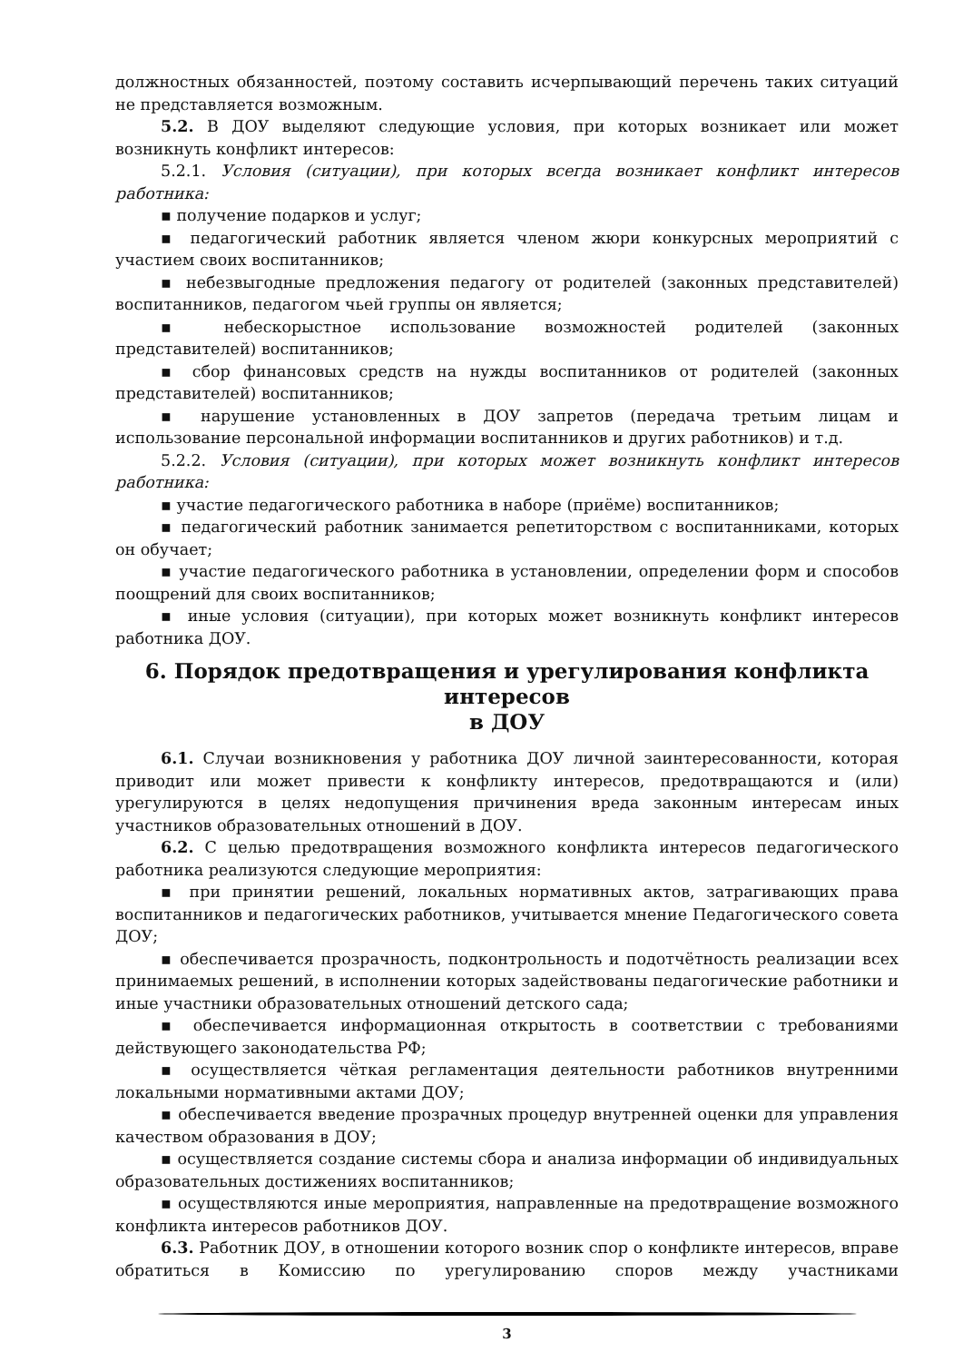должностных обязанностей, поэтому составить исчерпывающий перечень таких ситуаций не представляется возможным.
5.2. В ДОУ выделяют следующие условия, при которых возникает или может возникнуть конфликт интересов:
5.2.1. Условия (ситуации), при которых всегда возникает конфликт интересов работника:
▪ получение подарков и услуг;
▪ педагогический работник является членом жюри конкурсных мероприятий с участием своих воспитанников;
▪ небезвыгодные предложения педагогу от родителей (законных представителей) воспитанников, педагогом чьей группы он является;
▪ небескорыстное использование возможностей родителей (законных представителей) воспитанников;
▪ сбор финансовых средств на нужды воспитанников от родителей (законных представителей) воспитанников;
▪ нарушение установленных в ДОУ запретов (передача третьим лицам и использование персональной информации воспитанников и других работников) и т.д.
5.2.2. Условия (ситуации), при которых может возникнуть конфликт интересов работника:
▪ участие педагогического работника в наборе (приёме) воспитанников;
▪ педагогический работник занимается репетиторством с воспитанниками, которых он обучает;
▪ участие педагогического работника в установлении, определении форм и способов поощрений для своих воспитанников;
▪ иные условия (ситуации), при которых может возникнуть конфликт интересов работника ДОУ.
6. Порядок предотвращения и урегулирования конфликта интересов
в ДОУ
6.1. Случаи возникновения у работника ДОУ личной заинтересованности, которая приводит или может привести к конфликту интересов, предотвращаются и (или) урегулируются в целях недопущения причинения вреда законным интересам иных участников образовательных отношений в ДОУ.
6.2. С целью предотвращения возможного конфликта интересов педагогического работника реализуются следующие мероприятия:
▪ при принятии решений, локальных нормативных актов, затрагивающих права воспитанников и педагогических работников, учитывается мнение Педагогического совета ДОУ;
▪ обеспечивается прозрачность, подконтрольность и подотчётность реализации всех принимаемых решений, в исполнении которых задействованы педагогические работники и иные участники образовательных отношений детского сада;
▪ обеспечивается информационная открытость в соответствии с требованиями действующего законодательства РФ;
▪ осуществляется чёткая регламентация деятельности работников внутренними локальными нормативными актами ДОУ;
▪ обеспечивается введение прозрачных процедур внутренней оценки для управления качеством образования в ДОУ;
▪ осуществляется создание системы сбора и анализа информации об индивидуальных образовательных достижениях воспитанников;
▪ осуществляются иные мероприятия, направленные на предотвращение возможного конфликта интересов работников ДОУ.
6.3. Работник ДОУ, в отношении которого возник спор о конфликте интересов, вправе обратиться в Комиссию по урегулированию споров между участниками
3